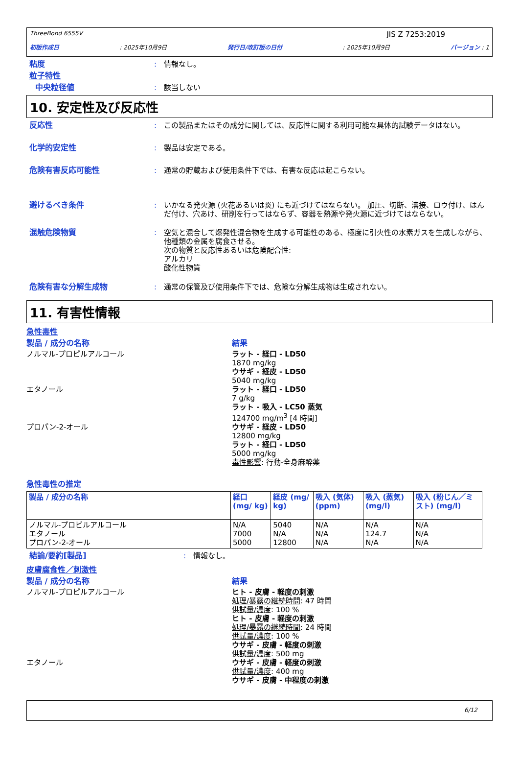ThreeBond 6555V JIS Z 7253:2019
初版作成日: 2025年10月9日 発行日/改訂版の日付: 2025年10月9日 バージョン : 1
粘度: 情報なし。
粒子特性
中央粒径値: 該当しない
10. 安定性及び反応性
反応性: この製品またはその成分に関しては、反応性に関する利用可能な具体的試験データはない。
化学的安定性: 製品は安定である。
危険有害反応可能性: 通常の貯蔵および使用条件下では、有害な反応は起こらない。
避けるべき条件: いかなる発火源 (火花あるいは炎) にも近づけてはならない。 加圧、切断、溶接、ロウ付け、はんだ付け、穴あけ、研削を行ってはならず、容器を熱源や発火源に近づけてはならない。
混触危険物質: 空気と混合して爆発性混合物を生成する可能性のある、極度に引火性の水素ガスを生成しながら、他種類の金属を腐食させる。
次の物質と反応性あるいは危険配合性:
アルカリ
酸化性物質
危険有害な分解生成物: 通常の保管及び使用条件下では、危険な分解生成物は生成されない。
11. 有害性情報
急性毒性
製品 / 成分の名称 結果
ノルマル-プロピルアルコール ラット - 経口 - LD50
1870 mg/kg
ウサギ - 経皮 - LD50
5040 mg/kg
エタノール ラット - 経口 - LD50
7 g/kg
ラット - 吸入 - LC50 蒸気
124700 mg/m<sup>3</sup> [4 時間]
プロパン-2-オール ウサギ - 経皮 - LD50
12800 mg/kg
ラット - 経口 - LD50
5000 mg/kg
毒性影響: 行動-全身麻酔薬
急性毒性の推定
| 製品 / 成分の名称 | 経口 (mg/ kg) | 経皮 (mg/ kg) | 吸入 (気体) (ppm) | 吸入 (蒸気) (mg/l) | 吸入 (粉じん／ミスト) (mg/l) |
| --- | --- | --- | --- | --- | --- |
| ノルマル-プロピルアルコール エタノール プロパン-2-オール | N/A 7000 5000 | 5040 N/A 12800 | N/A N/A N/A | N/A 124.7 N/A | N/A N/A N/A |
結論/要約[製品]: 情報なし。
皮膚腐食性／刺激性
製品 / 成分の名称 結果
ノルマル-プロピルアルコール ヒト - 皮膚 - 軽度の刺激
処理/暴露の継続時間: 47 時間
供試量/濃度: 100 %
ヒト - 皮膚 - 軽度の刺激
処理/暴露の継続時間: 24 時間
供試量/濃度: 100 %
ウサギ - 皮膚 - 軽度の刺激
供試量/濃度: 500 mg
エタノール ウサギ - 皮膚 - 軽度の刺激
供試量/濃度: 400 mg
ウサギ - 皮膚 - 中程度の刺激
6/12